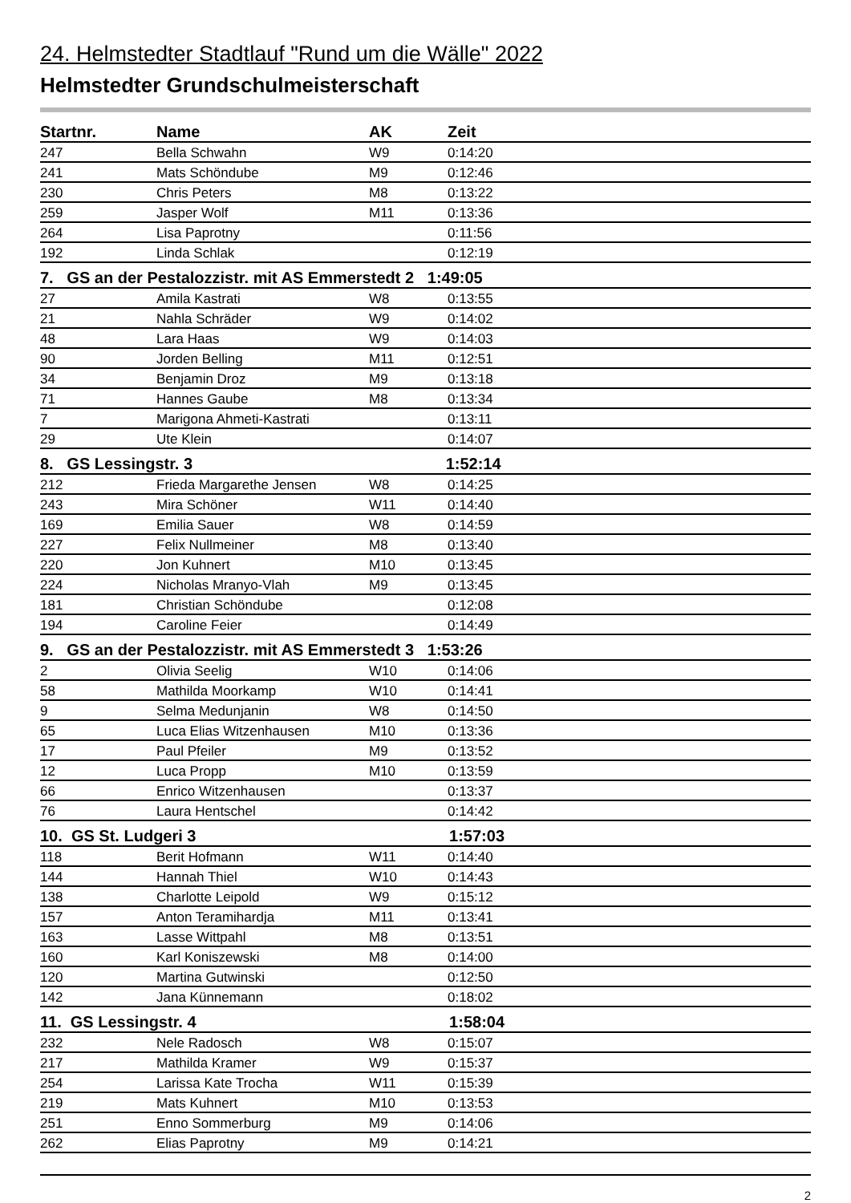24. Helmstedter Stadtlauf "Rund um die Wälle" 2022
Helmstedter Grundschulmeisterschaft
| Startnr. | Name | AK | Zeit |
| --- | --- | --- | --- |
| 247 | Bella Schwahn | W9 | 0:14:20 |
| 241 | Mats Schöndube | M9 | 0:12:46 |
| 230 | Chris Peters | M8 | 0:13:22 |
| 259 | Jasper Wolf | M11 | 0:13:36 |
| 264 | Lisa Paprotny | | 0:11:56 |
| 192 | Linda Schlak | | 0:12:19 |
| 7. GS an der Pestalozzistr. mit AS Emmerstedt 2 1:49:05 | | | |
| 27 | Amila Kastrati | W8 | 0:13:55 |
| 21 | Nahla Schräder | W9 | 0:14:02 |
| 48 | Lara Haas | W9 | 0:14:03 |
| 90 | Jorden Belling | M11 | 0:12:51 |
| 34 | Benjamin Droz | M9 | 0:13:18 |
| 71 | Hannes Gaube | M8 | 0:13:34 |
| 7 | Marigona Ahmeti-Kastrati | | 0:13:11 |
| 29 | Ute Klein | | 0:14:07 |
| 8. GS Lessingstr. 3 1:52:14 | | | |
| 212 | Frieda Margarethe Jensen | W8 | 0:14:25 |
| 243 | Mira Schöner | W11 | 0:14:40 |
| 169 | Emilia Sauer | W8 | 0:14:59 |
| 227 | Felix Nullmeiner | M8 | 0:13:40 |
| 220 | Jon Kuhnert | M10 | 0:13:45 |
| 224 | Nicholas Mranyo-Vlah | M9 | 0:13:45 |
| 181 | Christian Schöndube | | 0:12:08 |
| 194 | Caroline Feier | | 0:14:49 |
| 9. GS an der Pestalozzistr. mit AS Emmerstedt 3 1:53:26 | | | |
| 2 | Olivia Seelig | W10 | 0:14:06 |
| 58 | Mathilda Moorkamp | W10 | 0:14:41 |
| 9 | Selma Medunjanin | W8 | 0:14:50 |
| 65 | Luca Elias Witzenhausen | M10 | 0:13:36 |
| 17 | Paul Pfeiler | M9 | 0:13:52 |
| 12 | Luca Propp | M10 | 0:13:59 |
| 66 | Enrico Witzenhausen | | 0:13:37 |
| 76 | Laura Hentschel | | 0:14:42 |
| 10. GS St. Ludgeri 3 1:57:03 | | | |
| 118 | Berit Hofmann | W11 | 0:14:40 |
| 144 | Hannah Thiel | W10 | 0:14:43 |
| 138 | Charlotte Leipold | W9 | 0:15:12 |
| 157 | Anton Teramihardja | M11 | 0:13:41 |
| 163 | Lasse Wittpahl | M8 | 0:13:51 |
| 160 | Karl Koniszewski | M8 | 0:14:00 |
| 120 | Martina Gutwinski | | 0:12:50 |
| 142 | Jana Künnemann | | 0:18:02 |
| 11. GS Lessingstr. 4 1:58:04 | | | |
| 232 | Nele Radosch | W8 | 0:15:07 |
| 217 | Mathilda Kramer | W9 | 0:15:37 |
| 254 | Larissa Kate Trocha | W11 | 0:15:39 |
| 219 | Mats Kuhnert | M10 | 0:13:53 |
| 251 | Enno Sommerburg | M9 | 0:14:06 |
| 262 | Elias Paprotny | M9 | 0:14:21 |
2